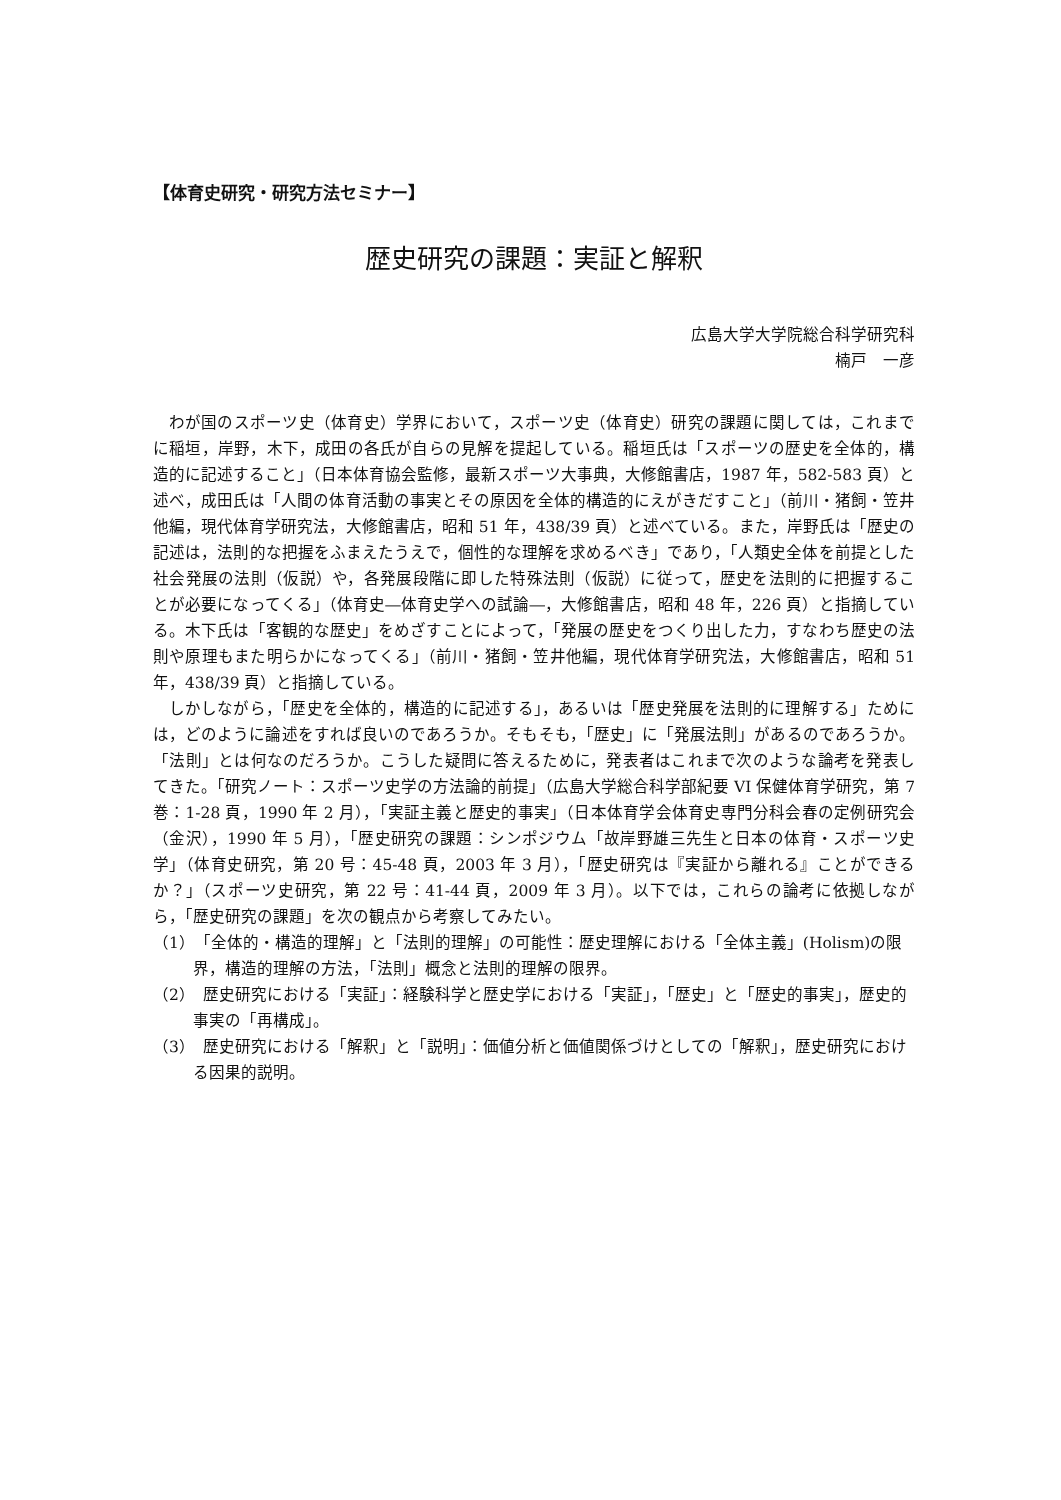【体育史研究・研究方法セミナー】
歴史研究の課題：実証と解釈
広島大学大学院総合科学研究科
楠戸　一彦
わが国のスポーツ史（体育史）学界において，スポーツ史（体育史）研究の課題に関しては，これまでに稲垣，岸野，木下，成田の各氏が自らの見解を提起している。稲垣氏は「スポーツの歴史を全体的，構造的に記述すること」（日本体育協会監修，最新スポーツ大事典，大修館書店，1987 年，582-583 頁）と述べ，成田氏は「人間の体育活動の事実とその原因を全体的構造的にえがきだすこと」（前川・猪飼・笠井他編，現代体育学研究法，大修館書店，昭和 51 年，438/39 頁）と述べている。また，岸野氏は「歴史の記述は，法則的な把握をふまえたうえで，個性的な理解を求めるべき」であり，「人類史全体を前提とした社会発展の法則（仮説）や，各発展段階に即した特殊法則（仮説）に従って，歴史を法則的に把握することが必要になってくる」（体育史―体育史学への試論―，大修館書店，昭和 48 年，226 頁）と指摘している。木下氏は「客観的な歴史」をめざすことによって，「発展の歴史をつくり出した力，すなわち歴史の法則や原理もまた明らかになってくる」（前川・猪飼・笠井他編，現代体育学研究法，大修館書店，昭和 51 年，438/39 頁）と指摘している。
しかしながら，「歴史を全体的，構造的に記述する」，あるいは「歴史発展を法則的に理解する」ためには，どのように論述をすれば良いのであろうか。そもそも，「歴史」に「発展法則」があるのであろうか。「法則」とは何なのだろうか。こうした疑問に答えるために，発表者はこれまで次のような論考を発表してきた。「研究ノート：スポーツ史学の方法論的前提」（広島大学総合科学部紀要 VI 保健体育学研究，第 7 巻：1-28 頁，1990 年 2 月），「実証主義と歴史的事実」（日本体育学会体育史専門分科会春の定例研究会（金沢），1990 年 5 月），「歴史研究の課題：シンポジウム「故岸野雄三先生と日本の体育・スポーツ史学」（体育史研究，第 20 号：45-48 頁，2003 年 3 月），「歴史研究は『実証から離れる』ことができるか？」（スポーツ史研究，第 22 号：41-44 頁，2009 年 3 月）。以下では，これらの論考に依拠しながら，「歴史研究の課題」を次の観点から考察してみたい。
（1）　「全体的・構造的理解」と「法則的理解」の可能性：歴史理解における「全体主義」(Holism)の限界，構造的理解の方法，「法則」概念と法則的理解の限界。
（2）　歴史研究における「実証」：経験科学と歴史学における「実証」，「歴史」と「歴史的事実」，歴史的事実の「再構成」。
（3）　歴史研究における「解釈」と「説明」：価値分析と価値関係づけとしての「解釈」，歴史研究における因果的説明。